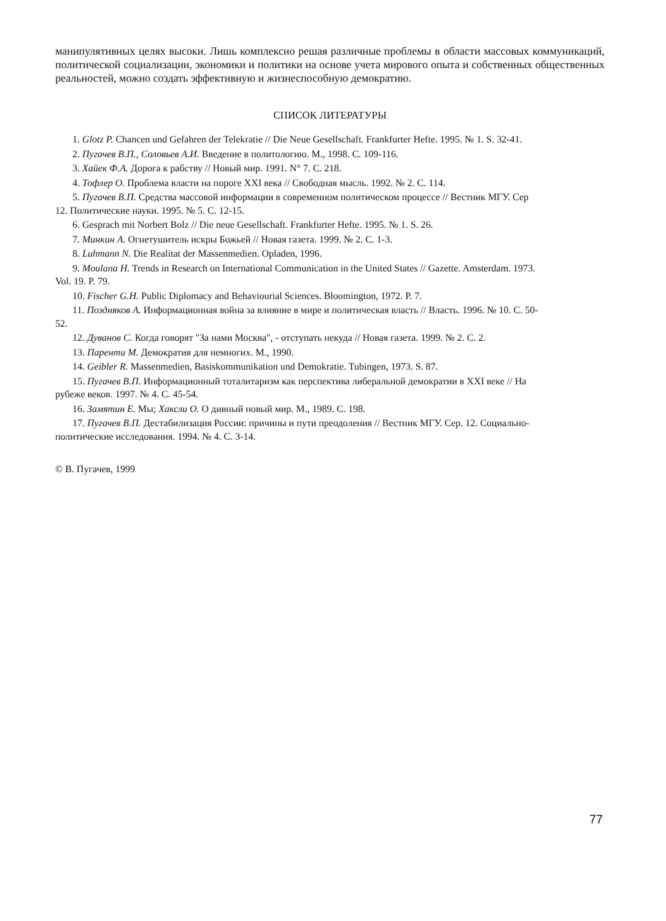манипулятивных целях высоки. Лишь комплексно решая различные проблемы в области массовых коммуникаций, политической социализации, экономики и политики на основе учета мирового опыта и собственных общественных реальностей, можно создать эффективную и жизнеспособную демократию.
СПИСОК ЛИТЕРАТУРЫ
1. Glotz P. Chancen und Gefahren der Telekratie // Die Neue Gesellschaft. Frankfurter Hefte. 1995. № 1. S. 32-41.
2. Пугачев В.П., Соловьев А.И. Введение в политологию. М., 1998. С. 109-116.
3. Хайек Ф.А. Дорога к рабству // Новый мир. 1991. N° 7. С. 218.
4. Тофлер О. Проблема власти на пороге XXI века // Свободная мысль. 1992. № 2. С. 114.
5. Пугачев В.П. Средства массовой информации в современном политическом процессе // Вестник МГУ. Сер 12. Политические науки. 1995. № 5. С. 12-15.
6. Gesprach mit Norbert Bolz // Die neue Gesellschaft. Frankfurter Hefte. 1995. № 1. S. 26.
7. Минкин А. Огнетушитель искры Божьей // Новая газета. 1999. № 2. С. 1-3.
8. Luhmann N. Die Realitat der Massenmedien. Opladen, 1996.
9. Moulana H. Trends in Research on International Communication in the United States // Gazette. Amsterdam. 1973. Vol. 19. P. 79.
10. Fischer G.H. Public Diplomacy and Behaviourial Sciences. Bloomington, 1972. P. 7.
11. Поздняков А. Информационная война за влияние в мире и политическая власть // Власть. 1996. № 10. С. 50-52.
12. Дуванов С. Когда говорят "За нами Москва", - отступать некуда // Новая газета. 1999. № 2. С. 2.
13. Паренти М. Демократия для немногих. М., 1990.
14. Geibler R. Massenmedien, Basiskommunikation und Demokratie. Tubingen, 1973. S. 87.
15. Пугачев В.П. Информационный тоталитаризм как перспектива либеральной демократии в XXI веке // На рубеже веков. 1997. № 4. С. 45-54.
16. Замятин Е. Мы; Хаксли О. О дивный новый мир. М., 1989. С. 198.
17. Пугачев В.П. Дестабилизация России: причины и пути преодоления // Вестник МГУ. Сер. 12. Социально-политические исследования. 1994. № 4. С. 3-14.
© В. Пугачев, 1999
77